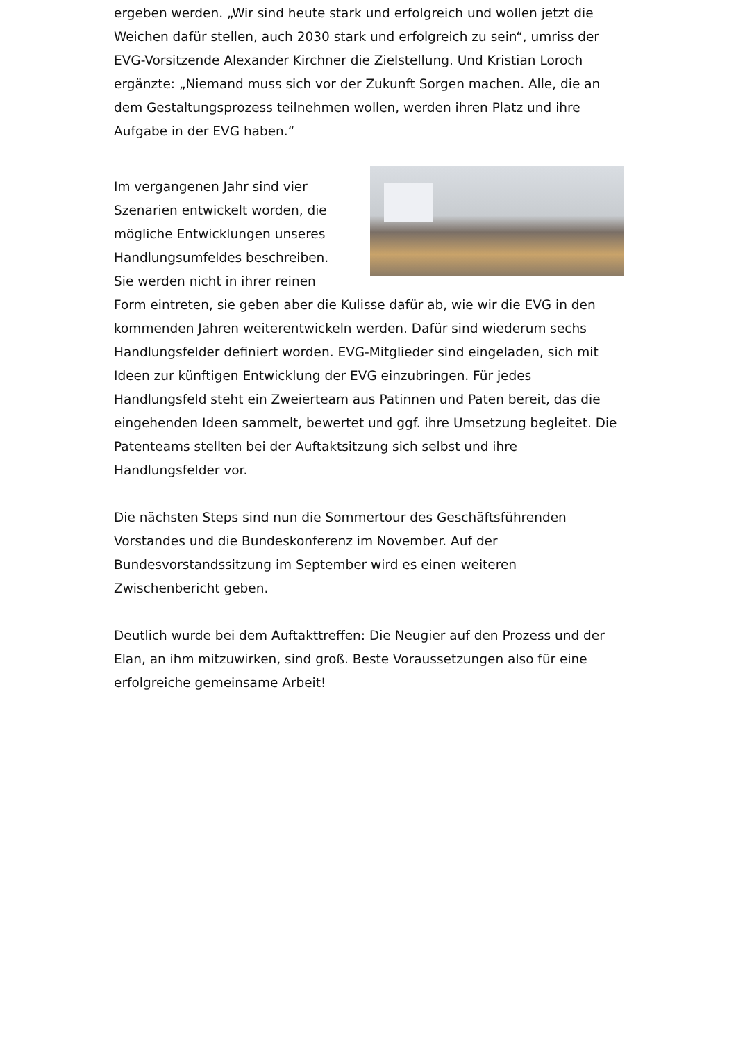ergeben werden. „Wir sind heute stark und erfolgreich und wollen jetzt die Weichen dafür stellen, auch 2030 stark und erfolgreich zu sein“, umriss der EVG-Vorsitzende Alexander Kirchner die Zielstellung. Und Kristian Loroch ergänzte: „Niemand muss sich vor der Zukunft Sorgen machen. Alle, die an dem Gestaltungsprozess teilnehmen wollen, werden ihren Platz und ihre Aufgabe in der EVG haben.“
Im vergangenen Jahr sind vier Szenarien entwickelt worden, die mögliche Entwicklungen unseres Handlungsumfeldes beschreiben. Sie werden nicht in ihrer reinen Form eintreten, sie geben aber die Kulisse dafür ab, wie wir die EVG in den kommenden Jahren weiterentwickeln werden. Dafür sind wiederum sechs Handlungsfelder definiert worden. EVG-Mitglieder sind eingeladen, sich mit Ideen zur künftigen Entwicklung der EVG einzubringen. Für jedes Handlungsfeld steht ein Zweierteam aus Patinnen und Paten bereit, das die eingehenden Ideen sammelt, bewertet und ggf. ihre Umsetzung begleitet. Die Patenteams stellten bei der Auftaktsitzung sich selbst und ihre Handlungsfelder vor.
Die nächsten Steps sind nun die Sommertour des Geschäftsführenden Vorstandes und die Bundeskonferenz im November. Auf der Bundesvorstandssitzung im September wird es einen weiteren Zwischenbericht geben.
Deutlich wurde bei dem Auftakttreffen: Die Neugier auf den Prozess und der Elan, an ihm mitzuwirken, sind groß. Beste Voraussetzungen also für eine erfolgreiche gemeinsame Arbeit!